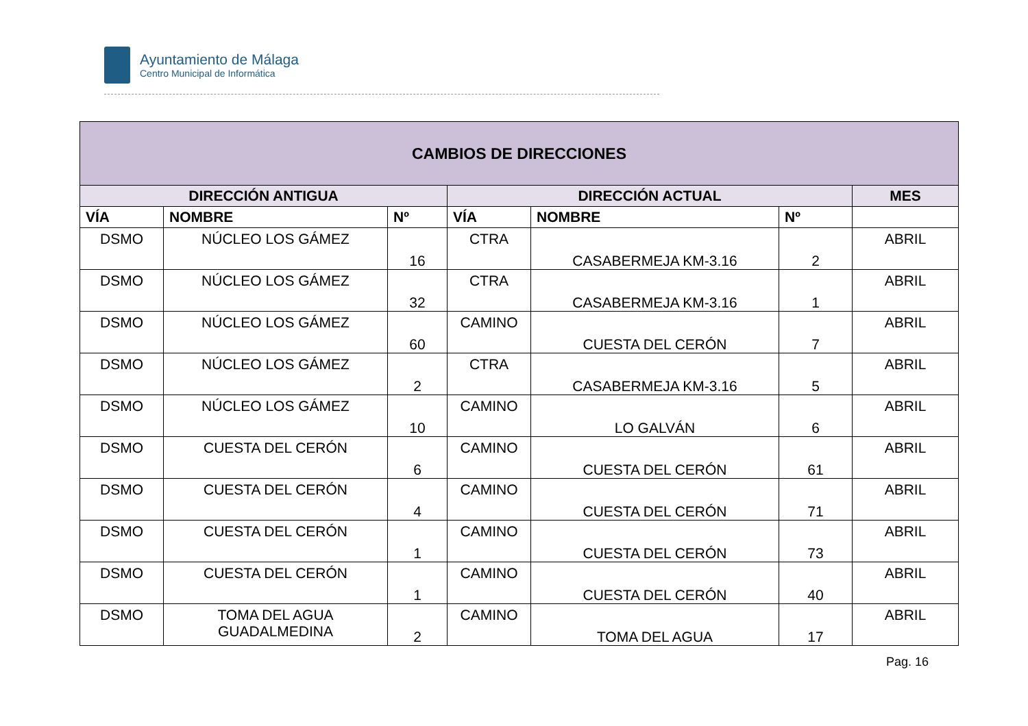Ayuntamiento de Málaga
Centro Municipal de Informática
| CAMBIOS DE DIRECCIONES | | | | | | |
| --- | --- | --- | --- | --- | --- | --- |
| DIRECCIÓN ANTIGUA | | | DIRECCIÓN ACTUAL | | | MES |
| VÍA | NOMBRE | Nº | VÍA | NOMBRE | Nº | |
| DSMO | NÚCLEO LOS GÁMEZ | 16 | CTRA | CASABERMEJA KM-3.16 | 2 | ABRIL |
| DSMO | NÚCLEO LOS GÁMEZ | 32 | CTRA | CASABERMEJA KM-3.16 | 1 | ABRIL |
| DSMO | NÚCLEO LOS GÁMEZ | 60 | CAMINO | CUESTA DEL CERÓN | 7 | ABRIL |
| DSMO | NÚCLEO LOS GÁMEZ | 2 | CTRA | CASABERMEJA KM-3.16 | 5 | ABRIL |
| DSMO | NÚCLEO LOS GÁMEZ | 10 | CAMINO | LO GALVÁN | 6 | ABRIL |
| DSMO | CUESTA DEL CERÓN | 6 | CAMINO | CUESTA DEL CERÓN | 61 | ABRIL |
| DSMO | CUESTA DEL CERÓN | 4 | CAMINO | CUESTA DEL CERÓN | 71 | ABRIL |
| DSMO | CUESTA DEL CERÓN | 1 | CAMINO | CUESTA DEL CERÓN | 73 | ABRIL |
| DSMO | CUESTA DEL CERÓN | 1 | CAMINO | CUESTA DEL CERÓN | 40 | ABRIL |
| DSMO | TOMA DEL AGUA GUADALMEDINA | 2 | CAMINO | TOMA DEL AGUA | 17 | ABRIL |
Pag. 16